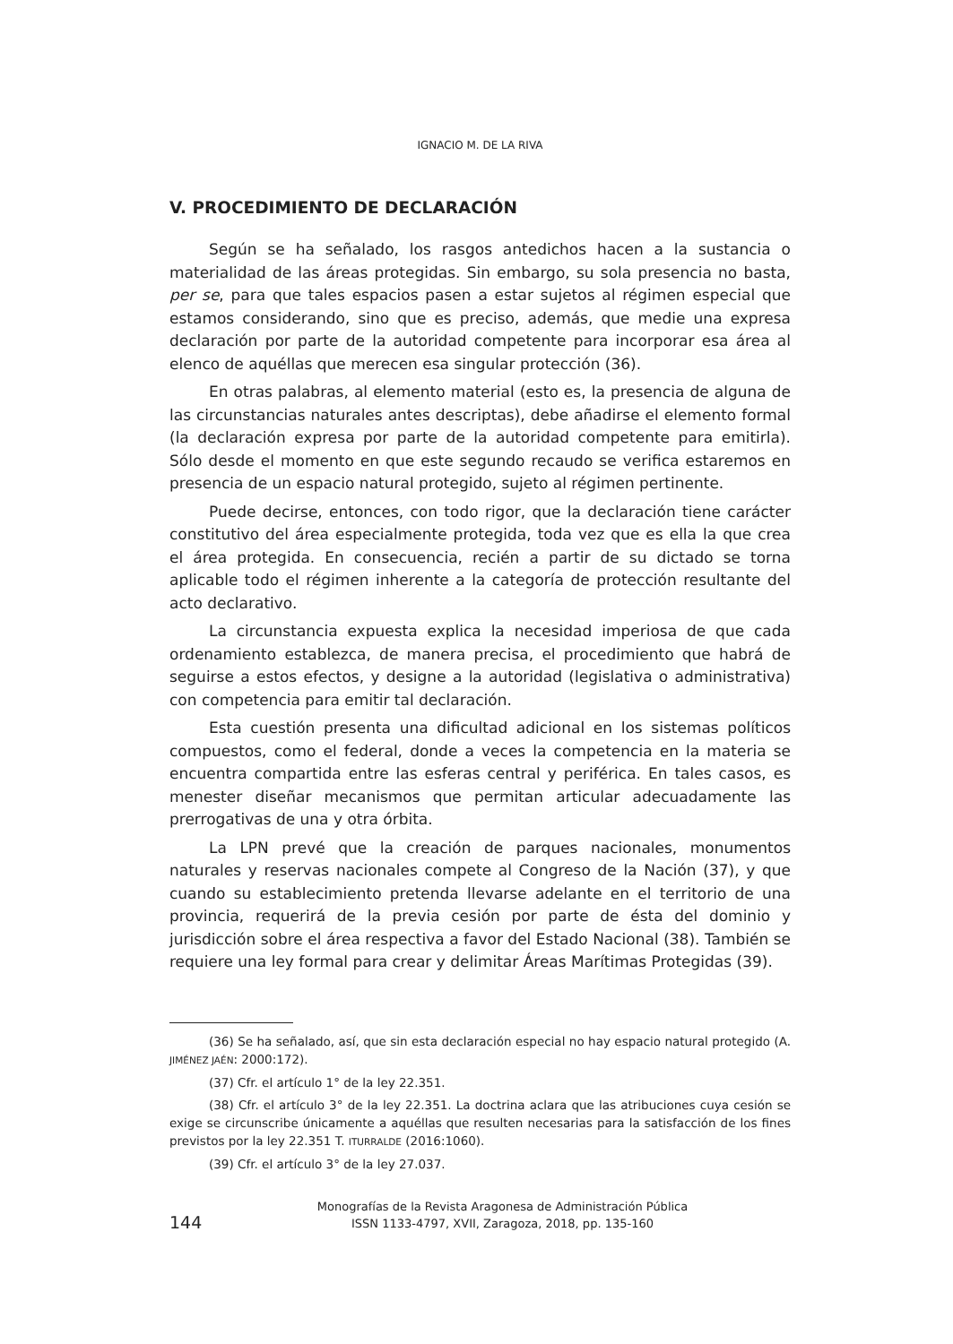IGNACIO M. DE LA RIVA
V. PROCEDIMIENTO DE DECLARACIÓN
Según se ha señalado, los rasgos antedichos hacen a la sustancia o materialidad de las áreas protegidas. Sin embargo, su sola presencia no basta, per se, para que tales espacios pasen a estar sujetos al régimen especial que estamos considerando, sino que es preciso, además, que medie una expresa declaración por parte de la autoridad competente para incorporar esa área al elenco de aquéllas que merecen esa singular protección (36).
En otras palabras, al elemento material (esto es, la presencia de alguna de las circunstancias naturales antes descriptas), debe añadirse el elemento formal (la declaración expresa por parte de la autoridad competente para emitirla). Sólo desde el momento en que este segundo recaudo se verifica estaremos en presencia de un espacio natural protegido, sujeto al régimen pertinente.
Puede decirse, entonces, con todo rigor, que la declaración tiene carácter constitutivo del área especialmente protegida, toda vez que es ella la que crea el área protegida. En consecuencia, recién a partir de su dictado se torna aplicable todo el régimen inherente a la categoría de protección resultante del acto declarativo.
La circunstancia expuesta explica la necesidad imperiosa de que cada ordenamiento establezca, de manera precisa, el procedimiento que habrá de seguirse a estos efectos, y designe a la autoridad (legislativa o administrativa) con competencia para emitir tal declaración.
Esta cuestión presenta una dificultad adicional en los sistemas políticos compuestos, como el federal, donde a veces la competencia en la materia se encuentra compartida entre las esferas central y periférica. En tales casos, es menester diseñar mecanismos que permitan articular adecuadamente las prerrogativas de una y otra órbita.
La LPN prevé que la creación de parques nacionales, monumentos naturales y reservas nacionales compete al Congreso de la Nación (37), y que cuando su establecimiento pretenda llevarse adelante en el territorio de una provincia, requerirá de la previa cesión por parte de ésta del dominio y jurisdicción sobre el área respectiva a favor del Estado Nacional (38). También se requiere una ley formal para crear y delimitar Áreas Marítimas Protegidas (39).
(36) Se ha señalado, así, que sin esta declaración especial no hay espacio natural protegido (A. JIMÉNEZ JAÉN: 2000:172).
(37) Cfr. el artículo 1° de la ley 22.351.
(38) Cfr. el artículo 3° de la ley 22.351. La doctrina aclara que las atribuciones cuya cesión se exige se circunscribe únicamente a aquéllas que resulten necesarias para la satisfacción de los fines previstos por la ley 22.351 T. ITURRALDE (2016:1060).
(39) Cfr. el artículo 3° de la ley 27.037.
144
Monografías de la Revista Aragonesa de Administración Pública
ISSN 1133-4797, XVII, Zaragoza, 2018, pp. 135-160